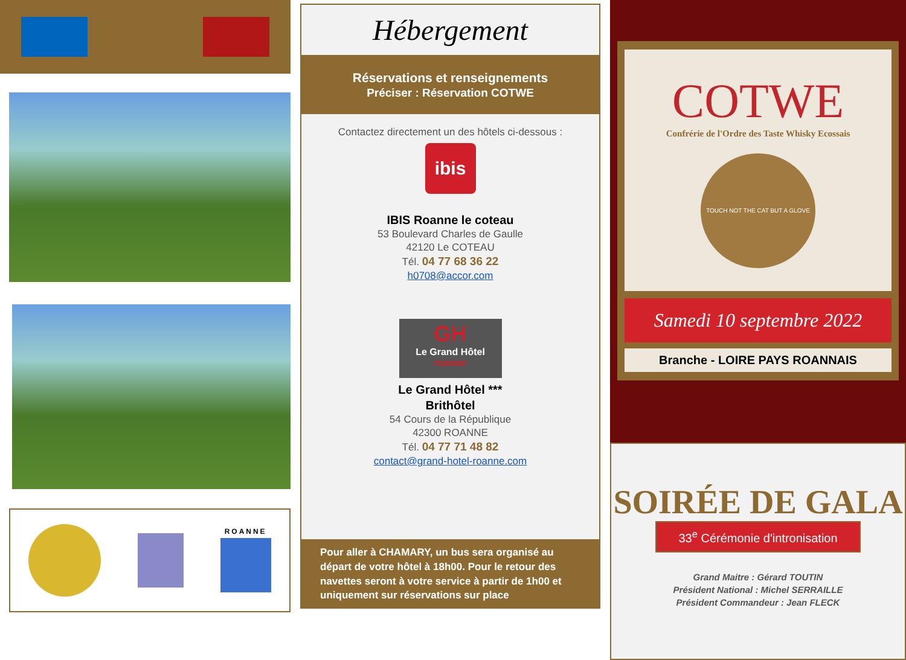ROANNE
Hébergement
Réservations et renseignements
Préciser : Réservation COTWE
Contactez directement un des hôtels ci-dessous :
ibis
IBIS Roanne le coteau
53 Boulevard Charles de Gaulle
42120 Le COTEAU
Tél. 04 77 68 36 22
h0708@accor.com
GH
Le Grand Hôtel
roanne
Le Grand Hôtel ***
Brithôtel
54 Cours de la République
42300 ROANNE
Tél. 04 77 71 48 82
contact@grand-hotel-roanne.com
Pour aller à CHAMARY, un bus sera organisé au départ de votre hôtel à 18h00. Pour le retour des navettes seront à votre service à partir de 1h00 et uniquement sur réservations sur place
COTWE
Confrérie de l'Ordre des Taste Whisky Ecossais
TOUCH NOT THE CAT BUT A GLOVE
Samedi 10 septembre 2022
Branche - LOIRE PAYS ROANNAIS
SOIRÉE DE GALA
33<sup>e</sup> Cérémonie d'intronisation
Grand Maitre : Gérard TOUTIN
Président National : Michel SERRAILLE
Président Commandeur : Jean FLECK